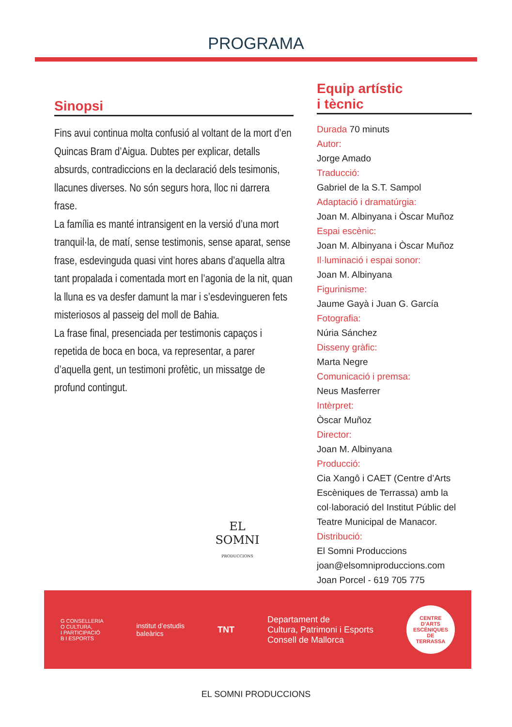PROGRAMA
Sinopsi
Fins avui continua molta confusió al voltant de la mort d’en Quincas Bram d’Aigua. Dubtes per explicar, detalls absurds, contradiccions en la declaració dels tesimonis, llacunes diverses. No són segurs hora, lloc ni darrera frase.
La família es manté intransigent en la versió d’una mort tranquil·la, de matí, sense testimonis, sense aparat, sense frase, esdevinguda quasi vint hores abans d’aquella altra tant propalada i comentada mort en l’agonia de la nit, quan la lluna es va desfer damunt la mar i s’esdevingueren fets misteriosos al passeig del moll de Bahia.
La frase final, presenciada per testimonis capaços i repetida de boca en boca, va representar, a parer d’aquella gent, un testimoni profètic, un missatge de profund contingut.
Equip artístic
i tècnic
Durada 70 minuts
Autor:
Jorge Amado
Traducció:
Gabriel de la S.T. Sampol
Adaptació i dramatúrgia:
Joan M. Albinyana i Òscar Muñoz
Espai escènic:
Joan M. Albinyana i Òscar Muñoz
Il·luminació i espai sonor:
Joan M. Albinyana
Figurinisme:
Jaume Gayà i Juan G. García
Fotografia:
Núria Sánchez
Disseny gràfic:
Marta Negre
Comunicació i premsa:
Neus Masferrer
Intèrpret:
Òscar Muñoz
Director:
Joan M. Albinyana
Producció:
Cia Xangô i CAET (Centre d’Arts Escèniques de Terrassa) amb la col·laboració del Institut Públic del Teatre Municipal de Manacor.
Distribució:
El Somni Produccions
joan@elsomniproduccions.com
Joan Porcel - 619 705 775
EL SOMNI
PRODUCCIONS
G CONSELLERIA
O CULTURA,
I PARTICIPACIÓ
B I ESPORTS
institut d’estudis
baleàrics
TNT
Departament de
Cultura, Patrimoni i Esports
Consell de Mallorca
CENTRE
D'ARTS
ESCÈNIQUES
DE
TERRASSA
EL SOMNI PRODUCCIONS